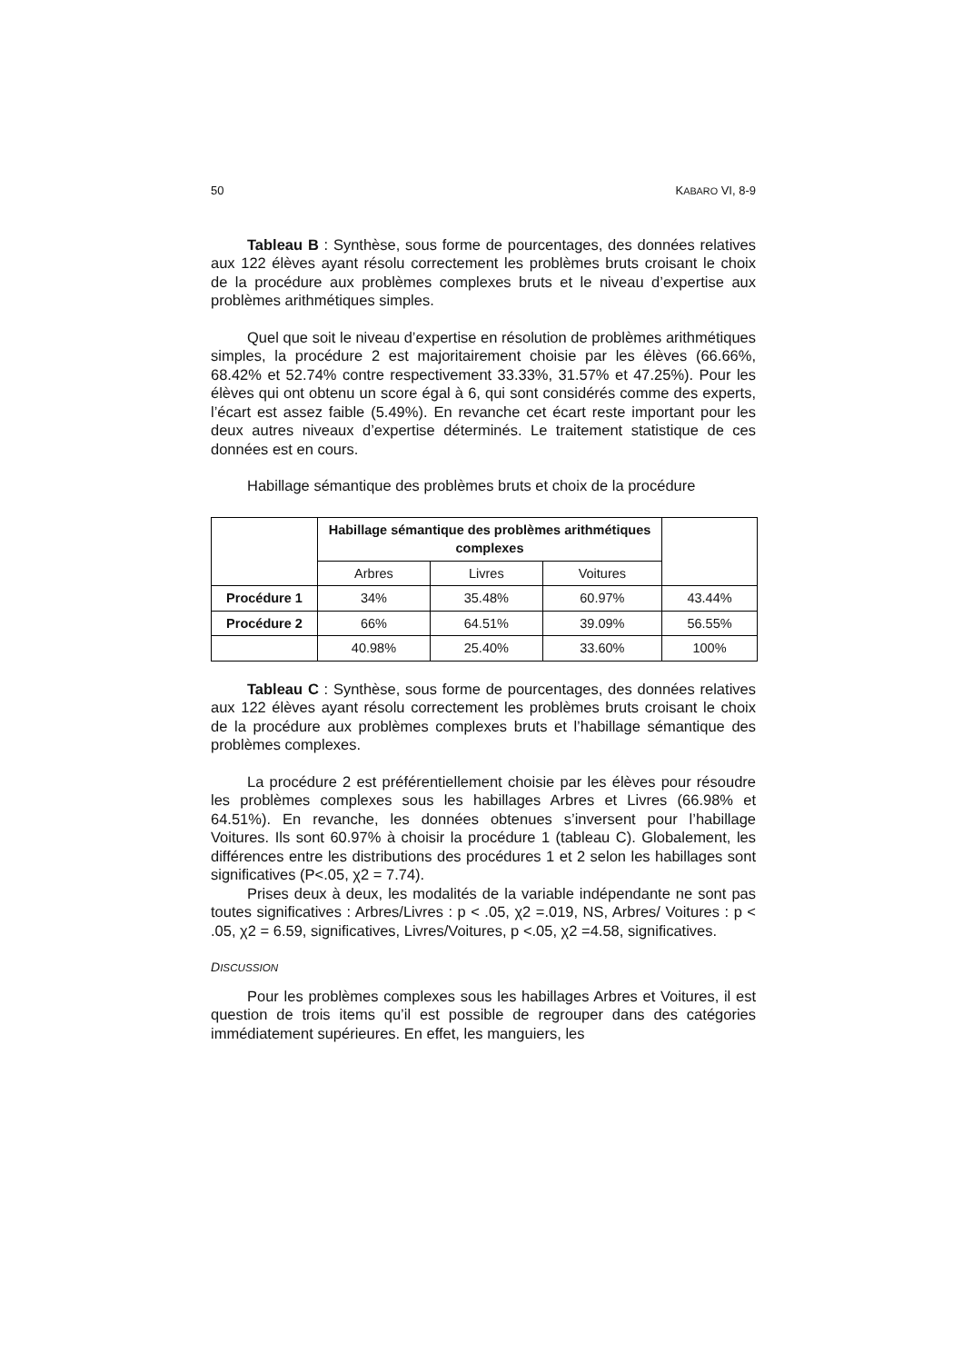50 KABARO VI, 8-9
Tableau B : Synthèse, sous forme de pourcentages, des données relatives aux 122 élèves ayant résolu correctement les problèmes bruts croisant le choix de la procédure aux problèmes complexes bruts et le niveau d’expertise aux problèmes arithmétiques simples.
Quel que soit le niveau d’expertise en résolution de problèmes arithmétiques simples, la procédure 2 est majoritairement choisie par les élèves (66.66%, 68.42% et 52.74% contre respectivement 33.33%, 31.57% et 47.25%). Pour les élèves qui ont obtenu un score égal à 6, qui sont considérés comme des experts, l’écart est assez faible (5.49%). En revanche cet écart reste important pour les deux autres niveaux d’expertise déterminés. Le traitement statistique de ces données est en cours.
Habillage sémantique des problèmes bruts et choix de la procédure
| | Habillage sémantique des problèmes arithmétiques complexes | | | |
| | Arbres | Livres | Voitures | |
| Procédure 1 | 34% | 35.48% | 60.97% | 43.44% |
| Procédure 2 | 66% | 64.51% | 39.09% | 56.55% |
| | 40.98% | 25.40% | 33.60% | 100% |
Tableau C : Synthèse, sous forme de pourcentages, des données relatives aux 122 élèves ayant résolu correctement les problèmes bruts croisant le choix de la procédure aux problèmes complexes bruts et l’habillage sémantique des problèmes complexes.
La procédure 2 est préférentiellement choisie par les élèves pour résoudre les problèmes complexes sous les habillages Arbres et Livres (66.98% et 64.51%). En revanche, les données obtenues s’inversent pour l’habillage Voitures. Ils sont 60.97% à choisir la procédure 1 (tableau C). Globalement, les différences entre les distributions des procédures 1 et 2 selon les habillages sont significatives (P<.05, χ2 = 7.74).
Prises deux à deux, les modalités de la variable indépendante ne sont pas toutes significatives : Arbres/Livres : p < .05, χ2 =.019, NS, Arbres/ Voitures : p < .05, χ2 = 6.59, significatives, Livres/Voitures, p <.05, χ2 =4.58, significatives.
DISCUSSION
Pour les problèmes complexes sous les habillages Arbres et Voitures, il est question de trois items qu’il est possible de regrouper dans des catégories immédiatement supérieures. En effet, les manguiers, les